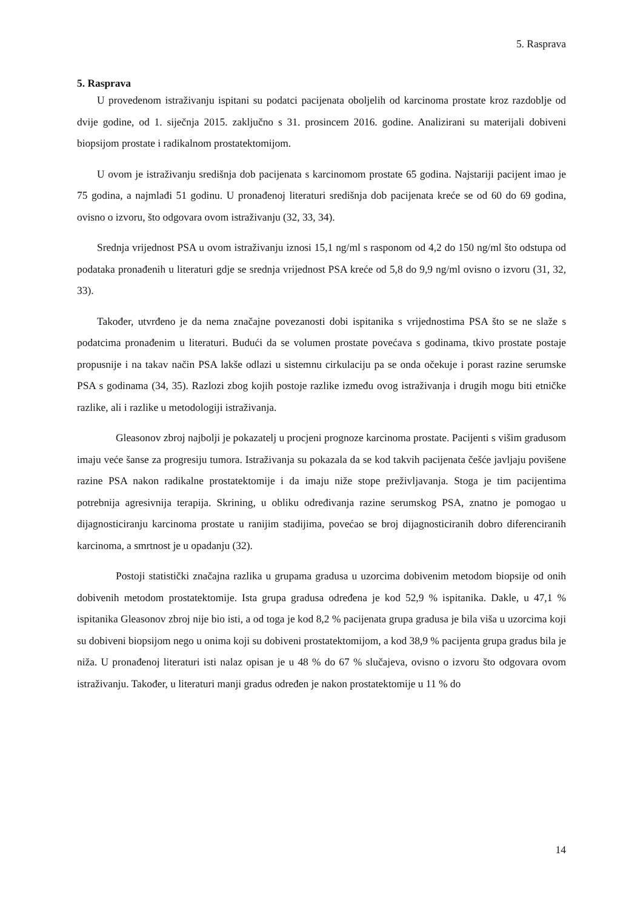5. Rasprava
5. Rasprava
U provedenom istraživanju ispitani su podatci pacijenata oboljelih od karcinoma prostate kroz razdoblje od dvije godine, od 1. siječnja 2015. zaključno s 31. prosincem 2016. godine. Analizirani su materijali dobiveni biopsijom prostate i radikalnom prostatektomijom.
U ovom je istraživanju središnja dob pacijenata s karcinomom prostate 65 godina. Najstariji pacijent imao je 75 godina, a najmlađi 51 godinu. U pronađenoj literaturi središnja dob pacijenata kreće se od 60 do 69 godina, ovisno o izvoru, što odgovara ovom istraživanju (32, 33, 34).
Srednja vrijednost PSA u ovom istraživanju iznosi 15,1 ng/ml s rasponom od 4,2 do 150 ng/ml što odstupa od podataka pronađenih u literaturi gdje se srednja vrijednost PSA kreće od 5,8 do 9,9 ng/ml ovisno o izvoru (31, 32, 33).
Također, utvrđeno je da nema značajne povezanosti dobi ispitanika s vrijednostima PSA što se ne slaže s podatcima pronađenim u literaturi. Budući da se volumen prostate povećava s godinama, tkivo prostate postaje propusnije i na takav način PSA lakše odlazi u sistemnu cirkulaciju pa se onda očekuje i porast razine serumske PSA s godinama (34, 35). Razlozi zbog kojih postoje razlike između ovog istraživanja i drugih mogu biti etničke razlike, ali i razlike u metodologiji istraživanja.
Gleasonov zbroj najbolji je pokazatelj u procjeni prognoze karcinoma prostate. Pacijenti s višim gradusom imaju veće šanse za progresiju tumora. Istraživanja su pokazala da se kod takvih pacijenata češće javljaju povišene razine PSA nakon radikalne prostatektomije i da imaju niže stope preživljavanja. Stoga je tim pacijentima potrebnija agresivnija terapija. Skrining, u obliku određivanja razine serumskog PSA, znatno je pomogao u dijagnosticiranju karcinoma prostate u ranijim stadijima, povećao se broj dijagnosticiranih dobro diferenciranih karcinoma, a smrtnost je u opadanju (32).
Postoji statistički značajna razlika u grupama gradusa u uzorcima dobivenim metodom biopsije od onih dobivenih metodom prostatektomije. Ista grupa gradusa određena je kod 52,9 % ispitanika. Dakle, u 47,1 % ispitanika Gleasonov zbroj nije bio isti, a od toga je kod 8,2 % pacijenata grupa gradusa je bila viša u uzorcima koji su dobiveni biopsijom nego u onima koji su dobiveni prostatektomijom, a kod 38,9 % pacijenta grupa gradus bila je niža. U pronađenoj literaturi isti nalaz opisan je u 48 % do 67 % slučajeva, ovisno o izvoru što odgovara ovom istraživanju. Također, u literaturi manji gradus određen je nakon prostatektomije u 11 % do
14